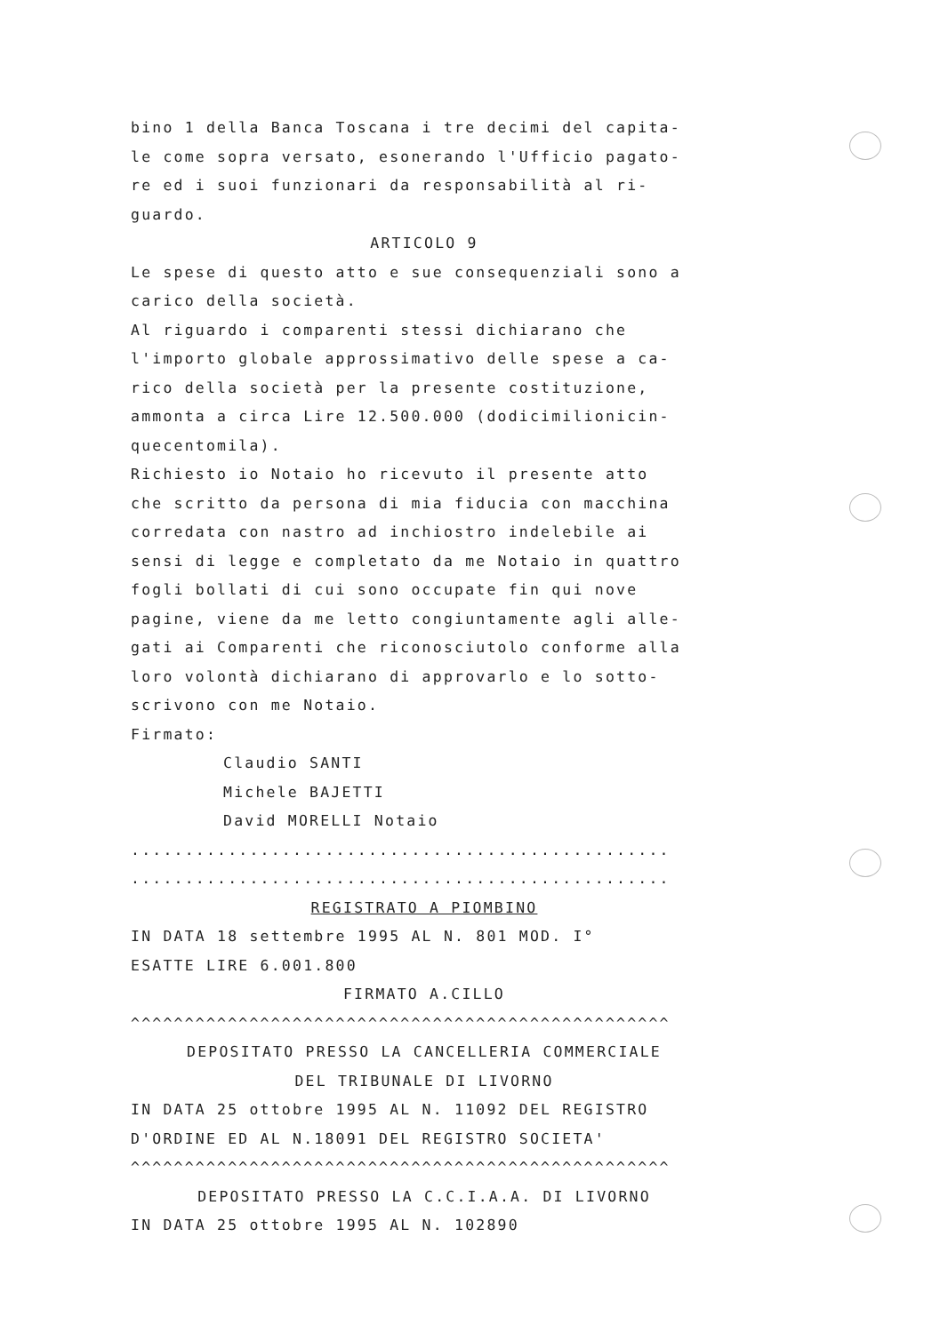bino 1 della Banca Toscana i tre decimi del capita-
le come sopra versato, esonerando l'Ufficio pagato-
re ed i suoi funzionari da responsabilità al ri-
guardo.
ARTICOLO 9
Le spese di questo atto e sue consequenziali sono a
carico della società.
Al riguardo i comparenti stessi dichiarano che
l'importo globale approssimativo delle spese a ca-
rico della società per la presente costituzione,
ammonta a circa Lire 12.500.000 (dodicimilionicin-
quecentomila).
Richiesto io Notaio ho ricevuto il presente atto
che scritto da persona di mia fiducia con macchina
corredata con nastro ad inchiostro indelebile ai
sensi di legge e completato da me Notaio in quattro
fogli bollati di cui sono occupate fin qui nove
pagine, viene da me letto congiuntamente agli alle-
gati ai Comparenti che riconosciutolo conforme alla
loro volontà dichiarano di approvarlo e lo sotto-
scrivono con me Notaio.
Firmato:
Claudio SANTI
Michele BAJETTI
David MORELLI Notaio
..................................................
..................................................
REGISTRATO A PIOMBINO
IN DATA 18 settembre 1995 AL N. 801 MOD. I°
ESATTE LIRE 6.001.800
FIRMATO A.CILLO
^^^^^^^^^^^^^^^^^^^^^^^^^^^^^^^^^^^^^^^^^^^^^^^^^^
DEPOSITATO PRESSO LA CANCELLERIA COMMERCIALE
DEL TRIBUNALE DI LIVORNO
IN DATA 25 ottobre 1995 AL N. 11092 DEL REGISTRO
D'ORDINE ED AL N.18091 DEL REGISTRO SOCIETA'
^^^^^^^^^^^^^^^^^^^^^^^^^^^^^^^^^^^^^^^^^^^^^^^^^^
DEPOSITATO PRESSO LA C.C.I.A.A. DI LIVORNO
IN DATA 25 ottobre 1995 AL N. 102890